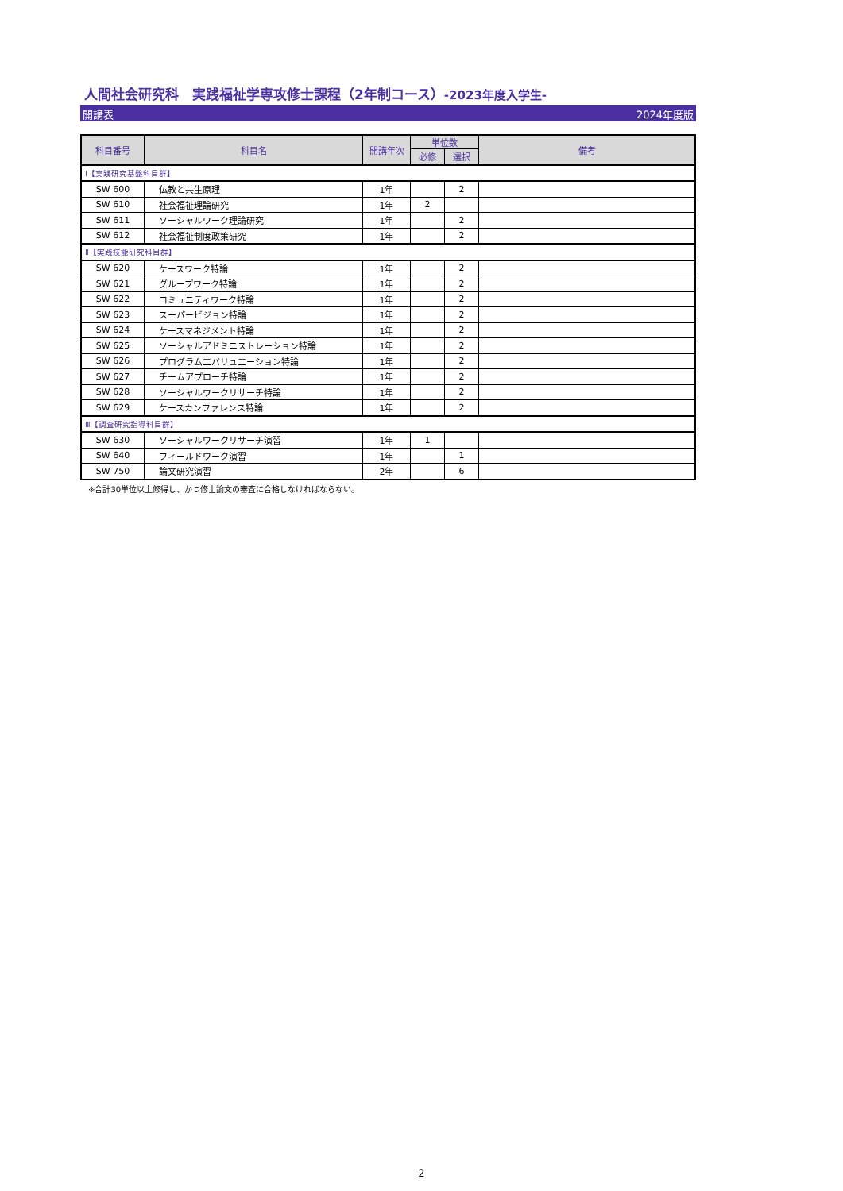人間社会研究科　実践福祉学専攻修士課程（2年制コース）-2023年度入学生-
開講表 2024年度版
| 科目番号 | 科目名 | 開講年次 | 単位数 | | 備考 |
| --- | --- | --- | --- | --- | --- |
| | | | 必修 | 選択 | |
| Ⅰ【実践研究基盤科目群】 | | | | | |
| SW 600 | 仏教と共生原理 | 1年 | | 2 | |
| SW 610 | 社会福祉理論研究 | 1年 | 2 | | |
| SW 611 | ソーシャルワーク理論研究 | 1年 | | 2 | |
| SW 612 | 社会福祉制度政策研究 | 1年 | | 2 | |
| Ⅱ【実践技能研究科目群】 | | | | | |
| SW 620 | ケースワーク特論 | 1年 | | 2 | |
| SW 621 | グループワーク特論 | 1年 | | 2 | |
| SW 622 | コミュニティワーク特論 | 1年 | | 2 | |
| SW 623 | スーパービジョン特論 | 1年 | | 2 | |
| SW 624 | ケースマネジメント特論 | 1年 | | 2 | |
| SW 625 | ソーシャルアドミニストレーション特論 | 1年 | | 2 | |
| SW 626 | プログラムエバリュエーション特論 | 1年 | | 2 | |
| SW 627 | チームアプローチ特論 | 1年 | | 2 | |
| SW 628 | ソーシャルワークリサーチ特論 | 1年 | | 2 | |
| SW 629 | ケースカンファレンス特論 | 1年 | | 2 | |
| Ⅲ【調査研究指導科目群】 | | | | | |
| SW 630 | ソーシャルワークリサーチ演習 | 1年 | 1 | | |
| SW 640 | フィールドワーク演習 | 1年 | | 1 | |
| SW 750 | 論文研究演習 | 2年 | | 6 | |
※合計30単位以上修得し、かつ修士論文の審査に合格しなければならない。
2